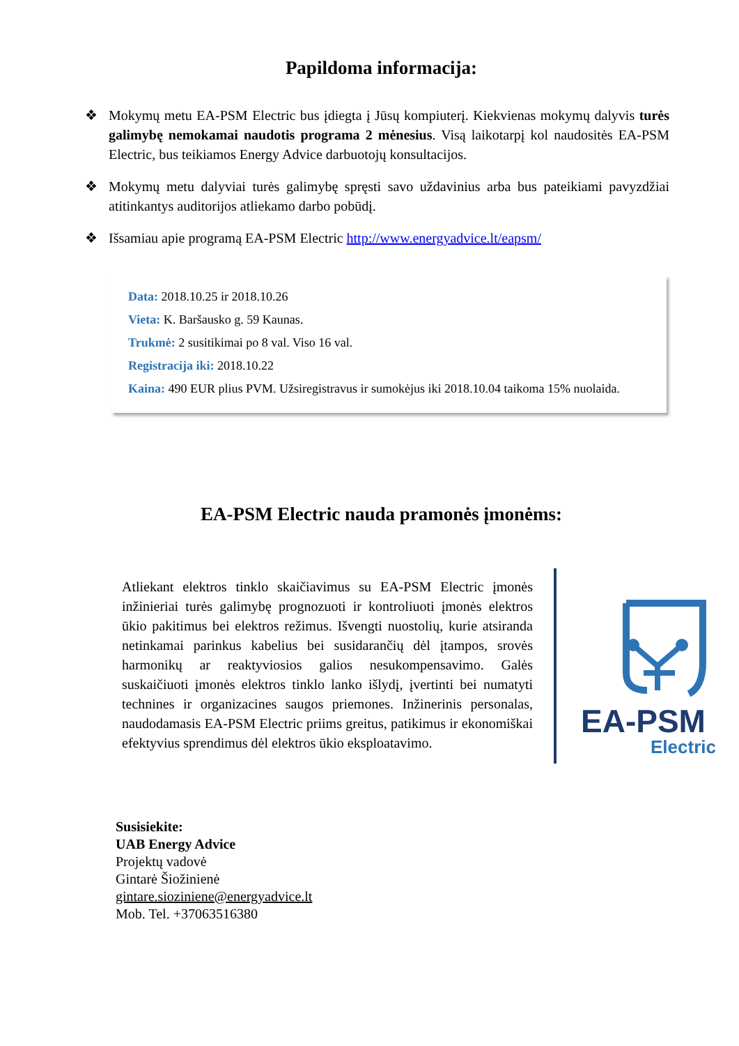Papildoma informacija:
❖ Mokymų metu EA-PSM Electric bus įdiegta į Jūsų kompiuterį. Kiekvienas mokymų dalyvis turės galimybę nemokamai naudotis programa 2 mėnesius. Visą laikotarpį kol naudositės EA-PSM Electric, bus teikiamos Energy Advice darbuotojų konsultacijos.
❖ Mokymų metu dalyviai turės galimybę spręsti savo uždavinius arba bus pateikiami pavyzdžiai atitinkantys auditorijos atliekamo darbo pobūdį.
❖ Išsamiau apie programą EA-PSM Electric http://www.energyadvice.lt/eapsm/
Data: 2018.10.25 ir 2018.10.26
Vieta: K. Baršausko g. 59 Kaunas.
Trukmė: 2 susitikimai po 8 val. Viso 16 val.
Registracija iki: 2018.10.22
Kaina: 490 EUR plius PVM. Užsiregistravus ir sumokėjus iki 2018.10.04 taikoma 15% nuolaida.
EA-PSM Electric nauda pramonės įmonėms:
Atliekant elektros tinklo skaičiavimus su EA-PSM Electric įmonės inžinieriai turės galimybę prognozuoti ir kontroliuoti įmonės elektros ūkio pakitimus bei elektros režimus. Išvengti nuostolių, kurie atsiranda netinkamai parinkus kabelius bei susidarančių dėl įtampos, srovės harmonikų ar reaktyviosios galios nesukompensavimo. Galės suskaičiuoti įmonės elektros tinklo lanko išlydį, įvertinti bei numatyti technines ir organizacines saugos priemones. Inžinerinis personalas, naudodamasis EA-PSM Electric priims greitus, patikimus ir ekonomiškai efektyvius sprendimus dėl elektros ūkio eksploatavimo.
EA-PSM
Electric
Susisiekite:
UAB Energy Advice
Projektų vadovė
Gintarė Šiožinienė
gintare.sioziniene@energyadvice.lt
Mob. Tel. +37063516380